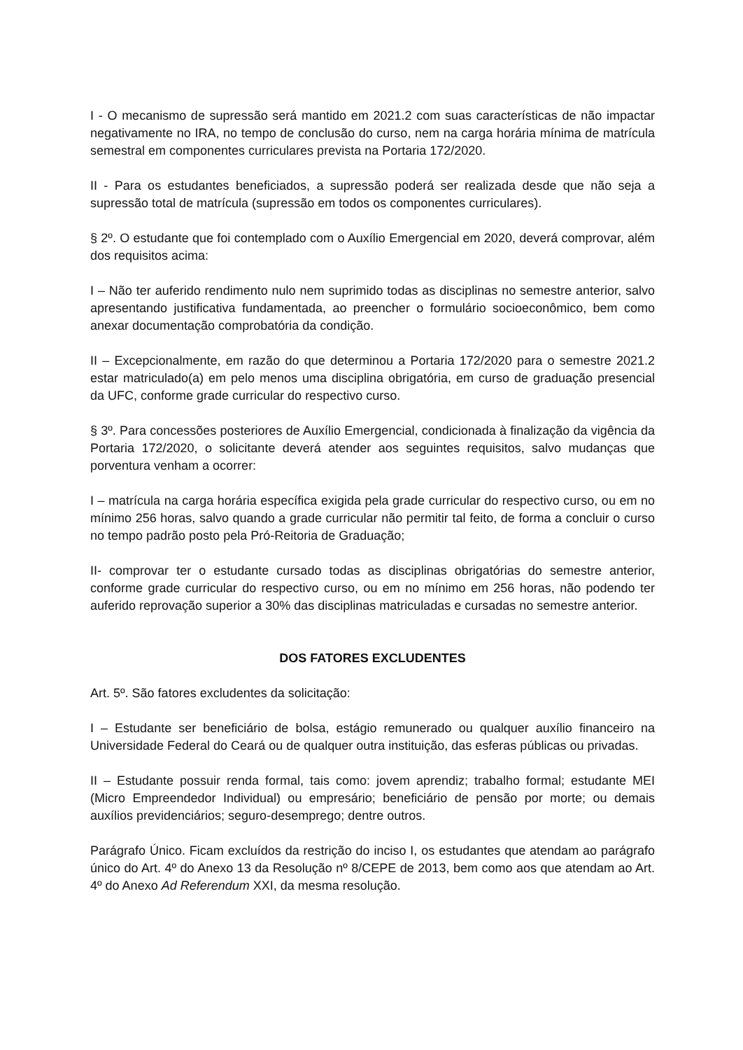I - O mecanismo de supressão será mantido em 2021.2 com suas características de não impactar negativamente no IRA, no tempo de conclusão do curso, nem na carga horária mínima de matrícula semestral em componentes curriculares prevista na Portaria 172/2020.
II - Para os estudantes beneficiados, a supressão poderá ser realizada desde que não seja a supressão total de matrícula (supressão em todos os componentes curriculares).
§ 2º. O estudante que foi contemplado com o Auxílio Emergencial em 2020, deverá comprovar, além dos requisitos acima:
I – Não ter auferido rendimento nulo nem suprimido todas as disciplinas no semestre anterior, salvo apresentando justificativa fundamentada, ao preencher o formulário socioeconômico, bem como anexar documentação comprobatória da condição.
II – Excepcionalmente, em razão do que determinou a Portaria 172/2020 para o semestre 2021.2 estar matriculado(a) em pelo menos uma disciplina obrigatória, em curso de graduação presencial da UFC, conforme grade curricular do respectivo curso.
§ 3º. Para concessões posteriores de Auxílio Emergencial, condicionada à finalização da vigência da Portaria 172/2020, o solicitante deverá atender aos seguintes requisitos, salvo mudanças que porventura venham a ocorrer:
I – matrícula na carga horária específica exigida pela grade curricular do respectivo curso, ou em no mínimo 256 horas, salvo quando a grade curricular não permitir tal feito, de forma a concluir o curso no tempo padrão posto pela Pró-Reitoria de Graduação;
II- comprovar ter o estudante cursado todas as disciplinas obrigatórias do semestre anterior, conforme grade curricular do respectivo curso, ou em no mínimo em 256 horas, não podendo ter auferido reprovação superior a 30% das disciplinas matriculadas e cursadas no semestre anterior.
DOS FATORES EXCLUDENTES
Art. 5º. São fatores excludentes da solicitação:
I – Estudante ser beneficiário de bolsa, estágio remunerado ou qualquer auxílio financeiro na Universidade Federal do Ceará ou de qualquer outra instituição, das esferas públicas ou privadas.
II – Estudante possuir renda formal, tais como: jovem aprendiz; trabalho formal; estudante MEI (Micro Empreendedor Individual) ou empresário; beneficiário de pensão por morte; ou demais auxílios previdenciários; seguro-desemprego; dentre outros.
Parágrafo Único. Ficam excluídos da restrição do inciso I, os estudantes que atendam ao parágrafo único do Art. 4º do Anexo 13 da Resolução nº 8/CEPE de 2013, bem como aos que atendam ao Art. 4º do Anexo Ad Referendum XXI, da mesma resolução.